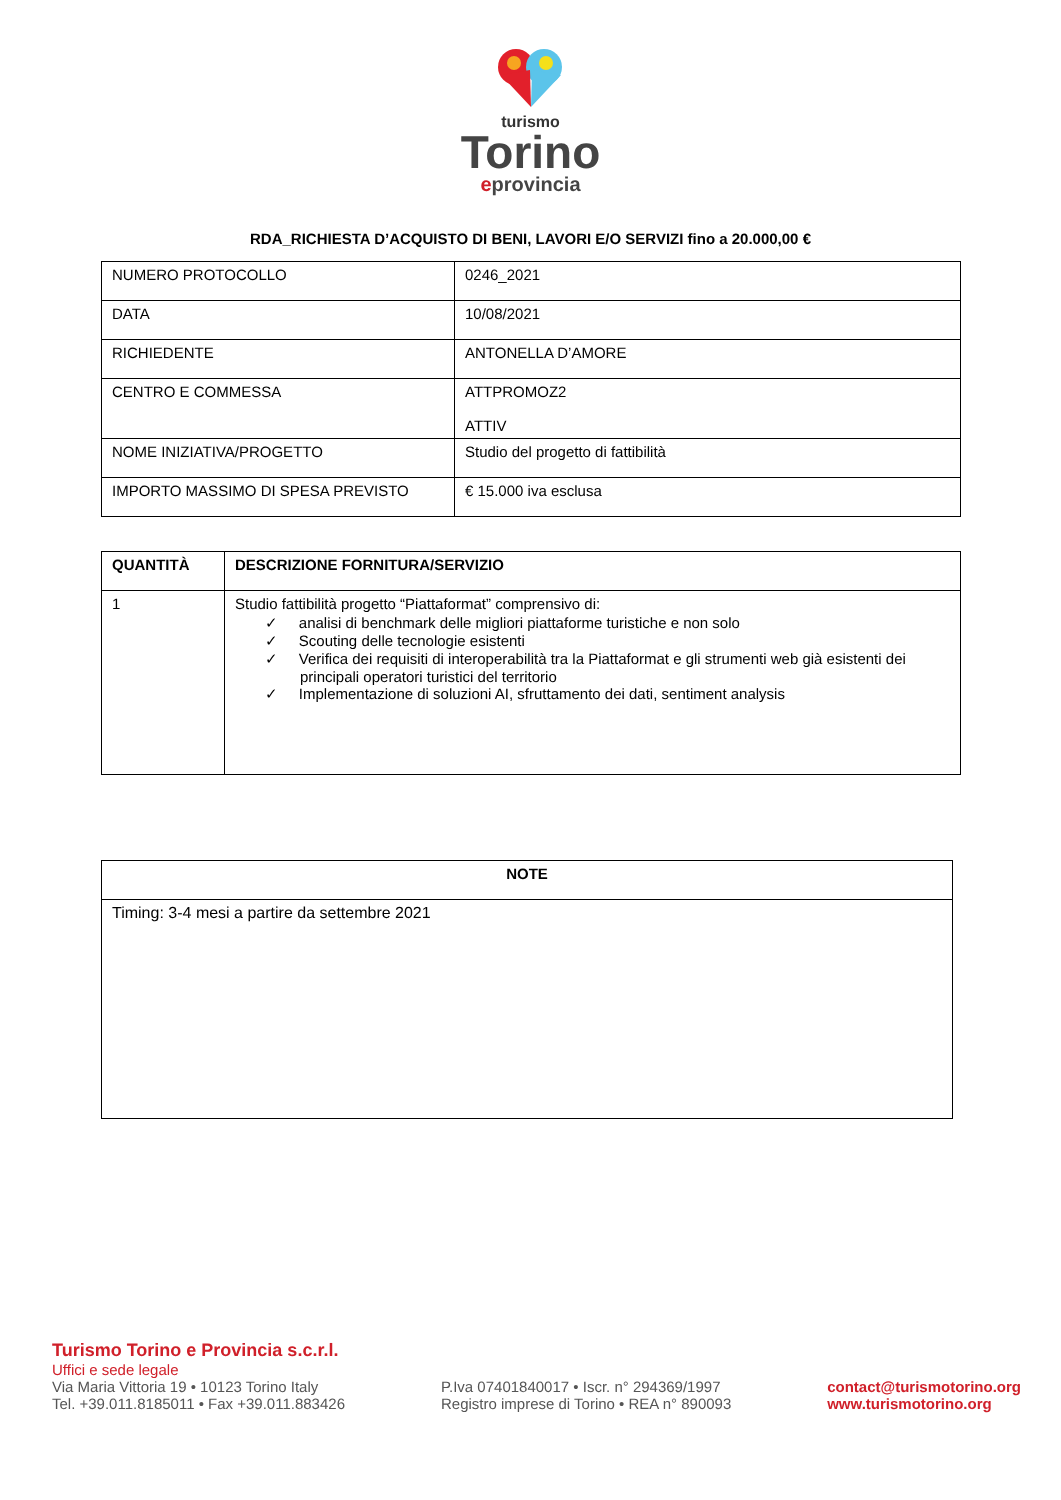turismo
Torino
eprovincia
RDA_RICHIESTA D’ACQUISTO DI BENI, LAVORI E/O SERVIZI fino a 20.000,00 €
| NUMERO PROTOCOLLO | 0246_2021 |
| DATA | 10/08/2021 |
| RICHIEDENTE | ANTONELLA D’AMORE |
| CENTRO E COMMESSA | ATTPROMOZ2 ATTIV |
| NOME INIZIATIVA/PROGETTO | Studio del progetto di fattibilità |
| IMPORTO MASSIMO DI SPESA PREVISTO | € 15.000 iva esclusa |
| QUANTITÀ | DESCRIZIONE FORNITURA/SERVIZIO |
| --- | --- |
| 1 | Studio fattibilità progetto “Piattaformat” comprensivo di: ✓ analisi di benchmark delle migliori piattaforme turistiche e non solo ✓ Scouting delle tecnologie esistenti ✓ Verifica dei requisiti di interoperabilità tra la Piattaformat e gli strumenti web già esistenti dei principali operatori turistici del territorio ✓ Implementazione di soluzioni AI, sfruttamento dei dati, sentiment analysis |
| NOTE |
| --- |
| Timing: 3-4 mesi a partire da settembre 2021 |
Turismo Torino e Provincia s.c.r.l.
Uffici e sede legale
Via Maria Vittoria 19 • 10123 Torino Italy
Tel. +39.011.8185011 • Fax +39.011.883426
P.Iva 07401840017 • Iscr. n° 294369/1997
Registro imprese di Torino • REA n° 890093
contact@turismotorino.org
www.turismotorino.org